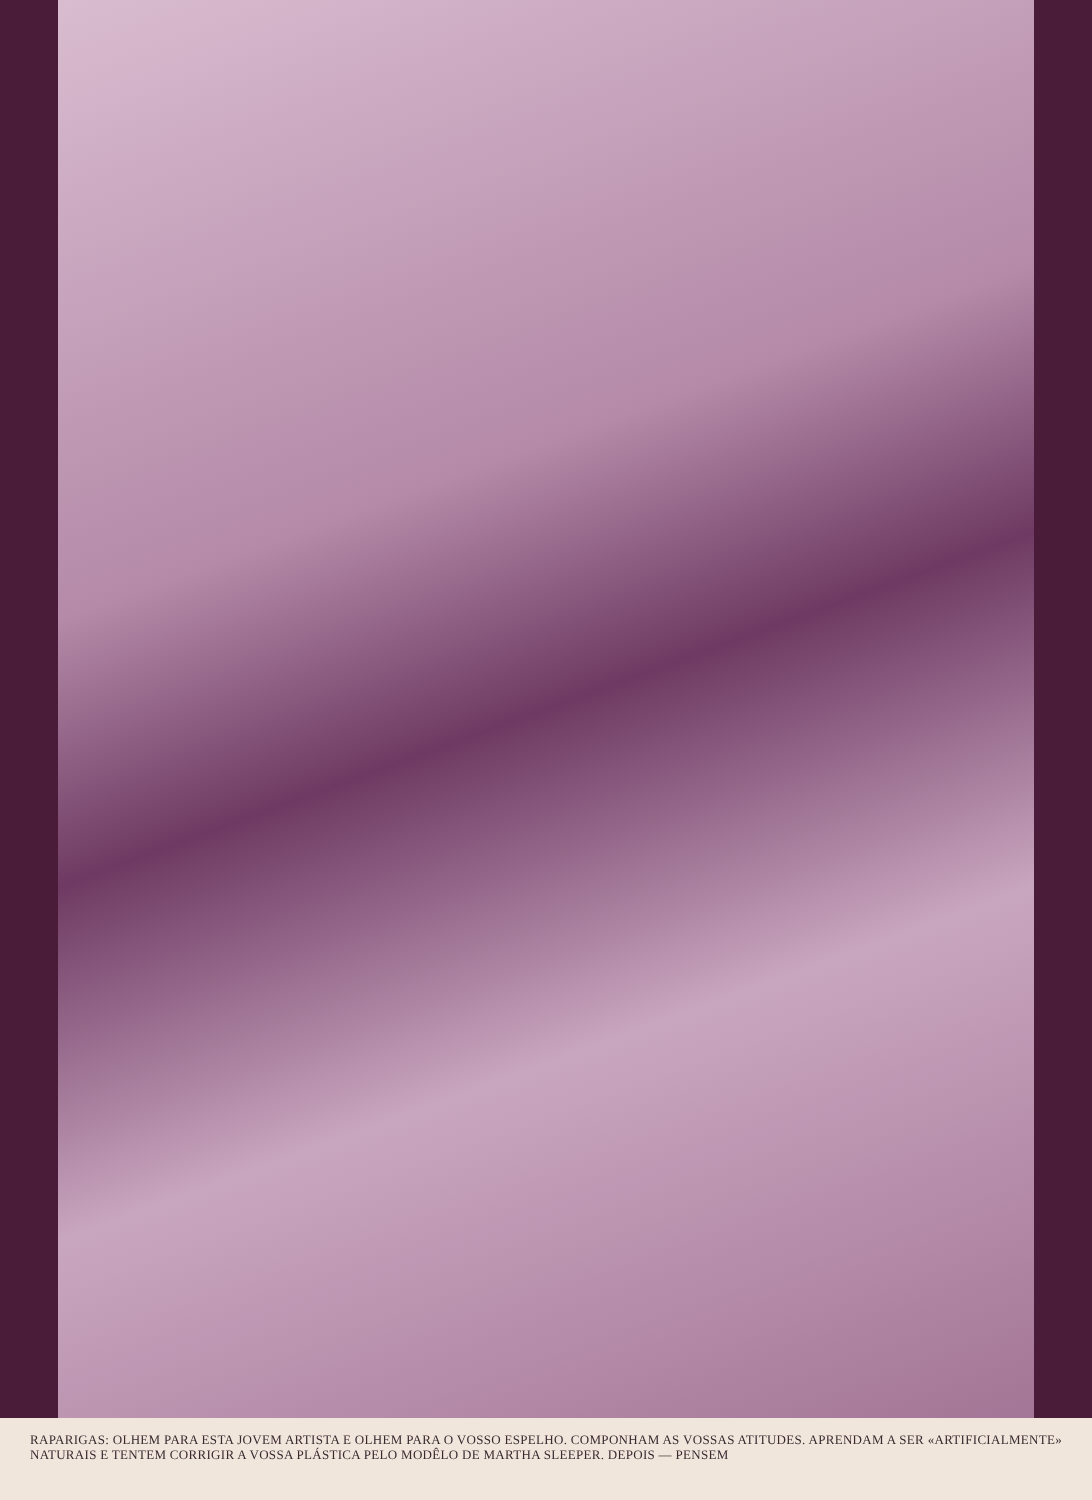RAPARIGAS: OLHEM PARA ESTA JOVEM ARTISTA E OLHEM PARA O VOSSO ESPELHO. COMPONHAM AS VOSSAS ATITUDES. APRENDAM A SER «ARTIFICIALMENTE» NATURAIS E TENTEM CORRIGIR A VOSSA PLÁSTICA PELO MODÊLO DE MARTHA SLEEPER. DEPOIS — PENSEM